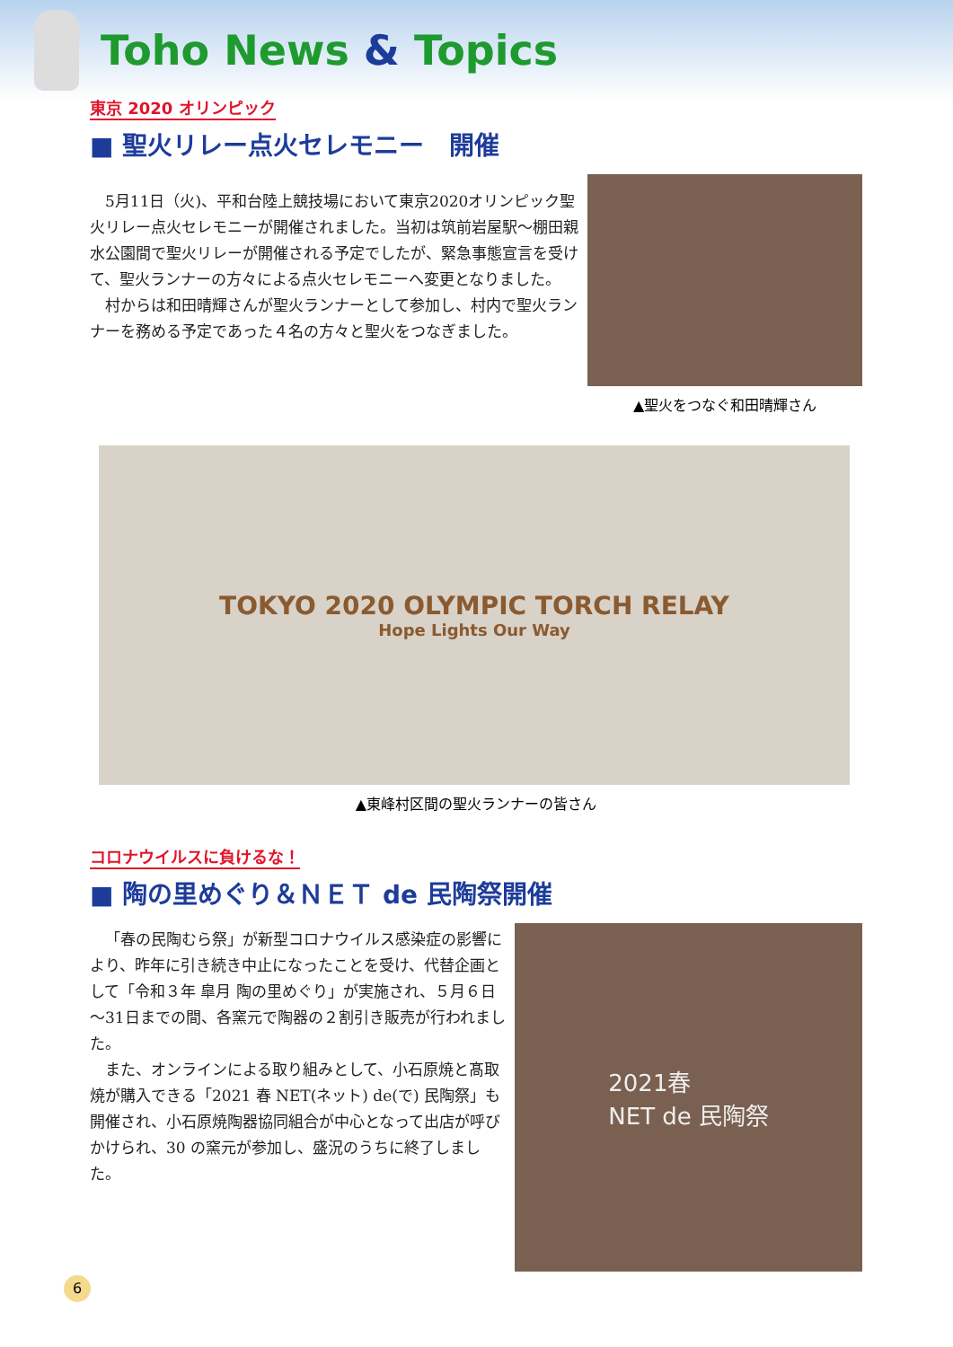Toho News & Topics
東京 2020 オリンピック
■ 聖火リレー点火セレモニー　開催
5月11日（火)、平和台陸上競技場において東京2020オリンピック聖火リレー点火セレモニーが開催されました。当初は筑前岩屋駅～棚田親水公園間で聖火リレーが開催される予定でしたが、緊急事態宣言を受けて、聖火ランナーの方々による点火セレモニーへ変更となりました。
村からは和田晴輝さんが聖火ランナーとして参加し、村内で聖火ランナーを務める予定であった４名の方々と聖火をつなぎました。
▲聖火をつなぐ和田晴輝さん
TOKYO 2020 OLYMPIC TORCH RELAY
Hope Lights Our Way
▲東峰村区間の聖火ランナーの皆さん
コロナウイルスに負けるな！
■ 陶の里めぐり＆ＮＥＴ de 民陶祭開催
「春の民陶むら祭」が新型コロナウイルス感染症の影響により、昨年に引き続き中止になったことを受け、代替企画として「令和３年 皐月 陶の里めぐり」が実施され、５月６日～31日までの間、各窯元で陶器の２割引き販売が行われました。
また、オンラインによる取り組みとして、小石原焼と髙取焼が購入できる「2021 春 NET(ネット) de(で) 民陶祭」も開催され、小石原焼陶器協同組合が中心となって出店が呼びかけられ、30 の窯元が参加し、盛況のうちに終了しました。
2021春
NET de 民陶祭
6